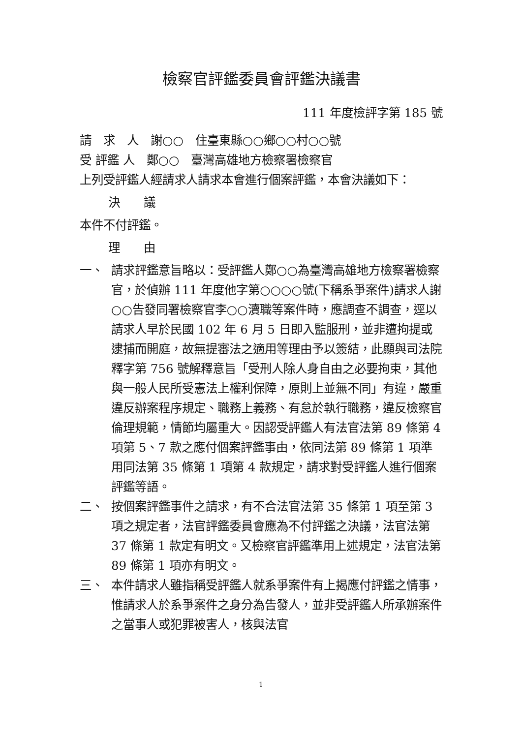檢察官評鑑委員會評鑑決議書
111 年度檢評字第 185 號
請　求　人　謝○○　住臺東縣○○鄉○○村○○號
受 評鑑 人　鄭○○　臺灣高雄地方檢察署檢察官
上列受評鑑人經請求人請求本會進行個案評鑑，本會決議如下：
決　　議
本件不付評鑑。
理　　由
一、 請求評鑑意旨略以：受評鑑人鄭○○為臺灣高雄地方檢察署檢察官，於偵辦 111 年度他字第○○○○號(下稱系爭案件)請求人謝○○告發同署檢察官李○○瀆職等案件時，應調查不調查，逕以請求人早於民國 102 年 6 月 5 日即入監服刑，並非遭拘提或逮捕而開庭，故無提審法之適用等理由予以簽結，此顯與司法院釋字第 756 號解釋意旨「受刑人除人身自由之必要拘束，其他與一般人民所受憲法上權利保障，原則上並無不同」有違，嚴重違反辦案程序規定、職務上義務、有怠於執行職務，違反檢察官倫理規範，情節均屬重大。因認受評鑑人有法官法第 89 條第 4 項第 5、7 款之應付個案評鑑事由，依同法第 89 條第 1 項準用同法第 35 條第 1 項第 4 款規定，請求對受評鑑人進行個案評鑑等語。
二、 按個案評鑑事件之請求，有不合法官法第 35 條第 1 項至第 3 項之規定者，法官評鑑委員會應為不付評鑑之決議，法官法第 37 條第 1 款定有明文。又檢察官評鑑準用上述規定，法官法第 89 條第 1 項亦有明文。
三、 本件請求人雖指稱受評鑑人就系爭案件有上揭應付評鑑之情事，惟請求人於系爭案件之身分為告發人，並非受評鑑人所承辦案件之當事人或犯罪被害人，核與法官
1